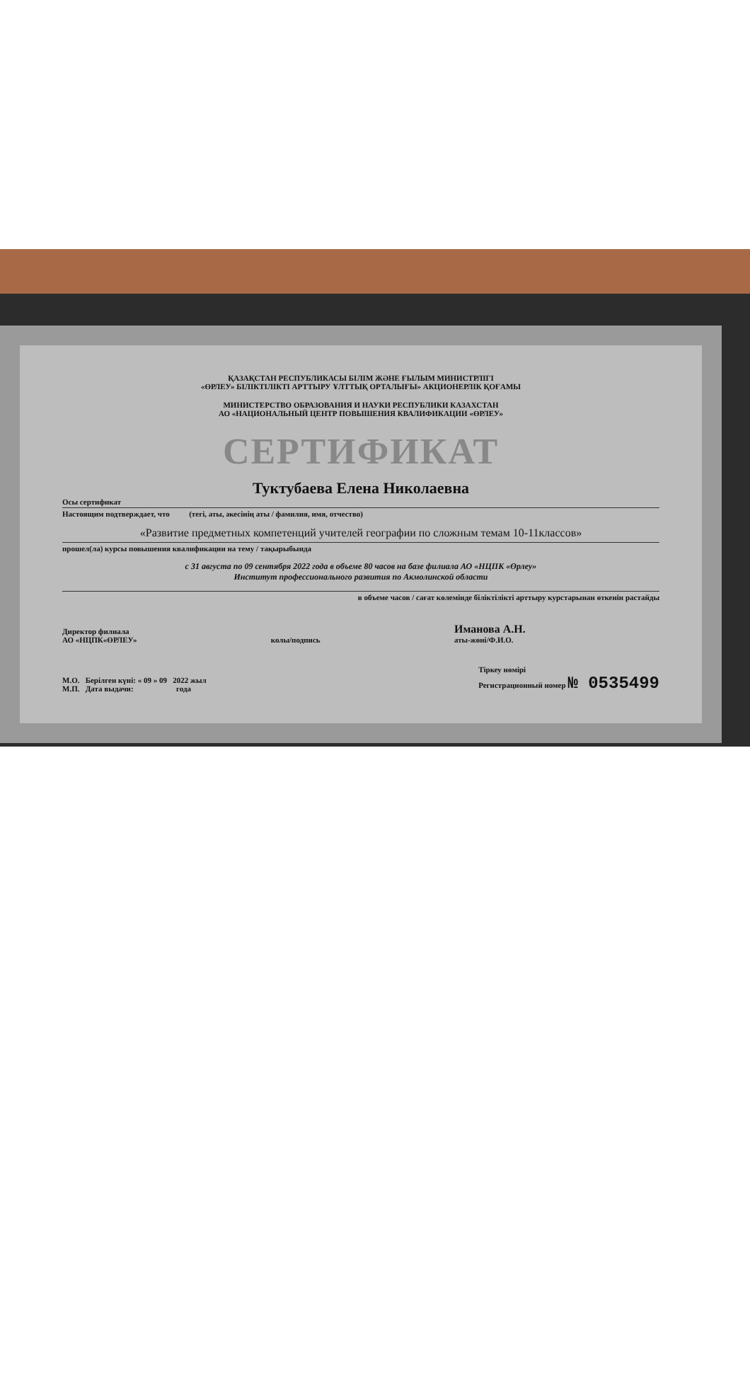ҚАЗАҚСТАН РЕСПУБЛИКАСЫ БІЛІМ ЖӘНЕ ҒЫЛЫМ МИНИСТРЛІГІ
«ӨРЛЕУ» БІЛІКТІЛІКТІ АРТТЫРУ ҰЛТТЫҚ ОРТАЛЫҒЫ» АКЦИОНЕРЛІК ҚОҒАМЫ
МИНИСТЕРСТВО ОБРАЗОВАНИЯ И НАУКИ РЕСПУБЛИКИ КАЗАХСТАН
АО «НАЦИОНАЛЬНЫЙ ЦЕНТР ПОВЫШЕНИЯ КВАЛИФИКАЦИИ «ӨРЛЕУ»
СЕРТИФИКАТ
Туктубаева Елена Николаевна
Осы сертификат
Настоящим подтверждает, что (тегі, аты, әкесінің аты / фамилия, имя, отчество)
«Развитие предметных компетенций учителей географии по сложным темам 10-11классов»
прошел(ла) курсы повышения квалификации на тему / тақырыбында
с 31 августа по 09 сентября 2022 года в объеме 80 часов на базе филиала АО «НЦПК «Өрлеу»
Институт профессионального развития по Акмолинской области
в объеме часов / сағат көлемінде біліктілікті арттыру курстарынан өткенін растайды
Директор филиала
АО «НЦПК«ӨРЛЕУ»
колы/подпись
Иманова А.Н.
аты-жөні/Ф.И.О.
М.О. Берілген күні: « 09 » 09 2022 жыл
М.П. Дата выдачи: года
Тіркеу нөмірі
Регистрационный номер № 0535499